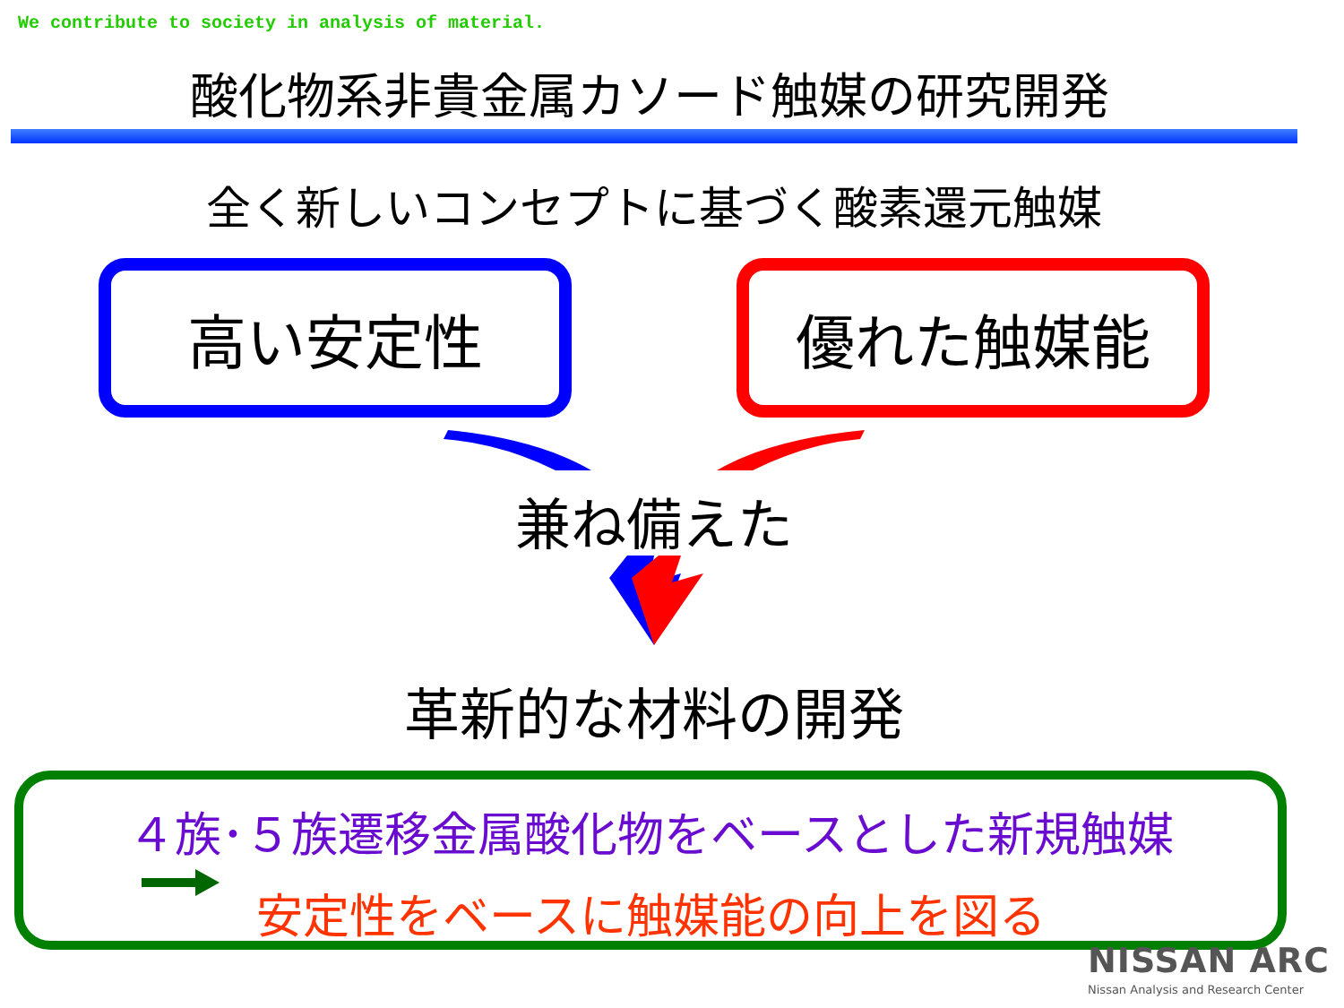We contribute to society in analysis of material.
酸化物系非貴金属カソード触媒の研究開発
全く新しいコンセプトに基づく酸素還元触媒
高い安定性 優れた触媒能
兼ね備えた
革新的な材料の開発
４族･５族遷移金属酸化物をベースとした新規触媒
安定性をベースに触媒能の向上を図る
NISSAN ARC
Nissan Analysis and Research Center